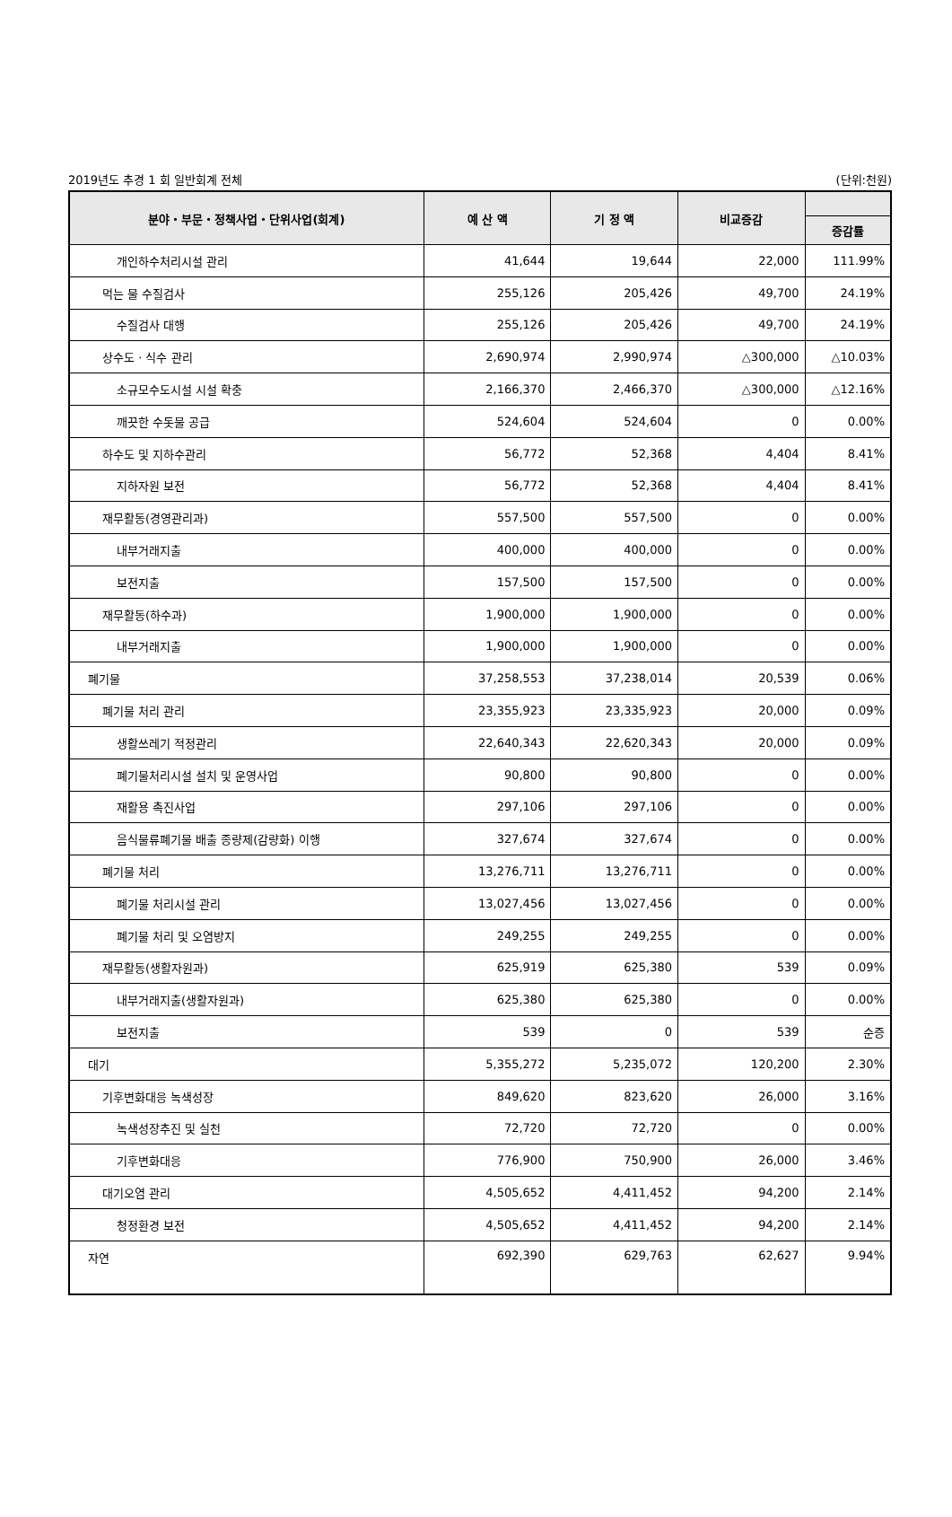2019년도 추경 1 회 일반회계 전체 (단위:천원)
| 분야・부문・정책사업・단위사업(회계) | 예 산 액 | 기 정 액 | 비교증감 | |
| --- | --- | --- | --- | --- |
| | | | | 증감률 |
| 개인하수처리시설 관리 | 41,644 | 19,644 | 22,000 | 111.99% |
| 먹는 물 수질검사 | 255,126 | 205,426 | 49,700 | 24.19% |
| 수질검사 대행 | 255,126 | 205,426 | 49,700 | 24.19% |
| 상수도 · 식수 관리 | 2,690,974 | 2,990,974 | △300,000 | △10.03% |
| 소규모수도시설 시설 확충 | 2,166,370 | 2,466,370 | △300,000 | △12.16% |
| 깨끗한 수돗물 공급 | 524,604 | 524,604 | 0 | 0.00% |
| 하수도 및 지하수관리 | 56,772 | 52,368 | 4,404 | 8.41% |
| 지하자원 보전 | 56,772 | 52,368 | 4,404 | 8.41% |
| 재무활동(경영관리과) | 557,500 | 557,500 | 0 | 0.00% |
| 내부거래지출 | 400,000 | 400,000 | 0 | 0.00% |
| 보전지출 | 157,500 | 157,500 | 0 | 0.00% |
| 재무활동(하수과) | 1,900,000 | 1,900,000 | 0 | 0.00% |
| 내부거래지출 | 1,900,000 | 1,900,000 | 0 | 0.00% |
| 폐기물 | 37,258,553 | 37,238,014 | 20,539 | 0.06% |
| 폐기물 처리 관리 | 23,355,923 | 23,335,923 | 20,000 | 0.09% |
| 생활쓰레기 적정관리 | 22,640,343 | 22,620,343 | 20,000 | 0.09% |
| 폐기물처리시설 설치 및 운영사업 | 90,800 | 90,800 | 0 | 0.00% |
| 재활용 촉진사업 | 297,106 | 297,106 | 0 | 0.00% |
| 음식물류폐기물 배출 종량제(감량화) 이행 | 327,674 | 327,674 | 0 | 0.00% |
| 폐기물 처리 | 13,276,711 | 13,276,711 | 0 | 0.00% |
| 폐기물 처리시설 관리 | 13,027,456 | 13,027,456 | 0 | 0.00% |
| 폐기물 처리 및 오염방지 | 249,255 | 249,255 | 0 | 0.00% |
| 재무활동(생활자원과) | 625,919 | 625,380 | 539 | 0.09% |
| 내부거래지출(생활자원과) | 625,380 | 625,380 | 0 | 0.00% |
| 보전지출 | 539 | 0 | 539 | 순증 |
| 대기 | 5,355,272 | 5,235,072 | 120,200 | 2.30% |
| 기후변화대응 녹색성장 | 849,620 | 823,620 | 26,000 | 3.16% |
| 녹색성장추진 및 실천 | 72,720 | 72,720 | 0 | 0.00% |
| 기후변화대응 | 776,900 | 750,900 | 26,000 | 3.46% |
| 대기오염 관리 | 4,505,652 | 4,411,452 | 94,200 | 2.14% |
| 청정환경 보전 | 4,505,652 | 4,411,452 | 94,200 | 2.14% |
| 자연 | 692,390 | 629,763 | 62,627 | 9.94% |